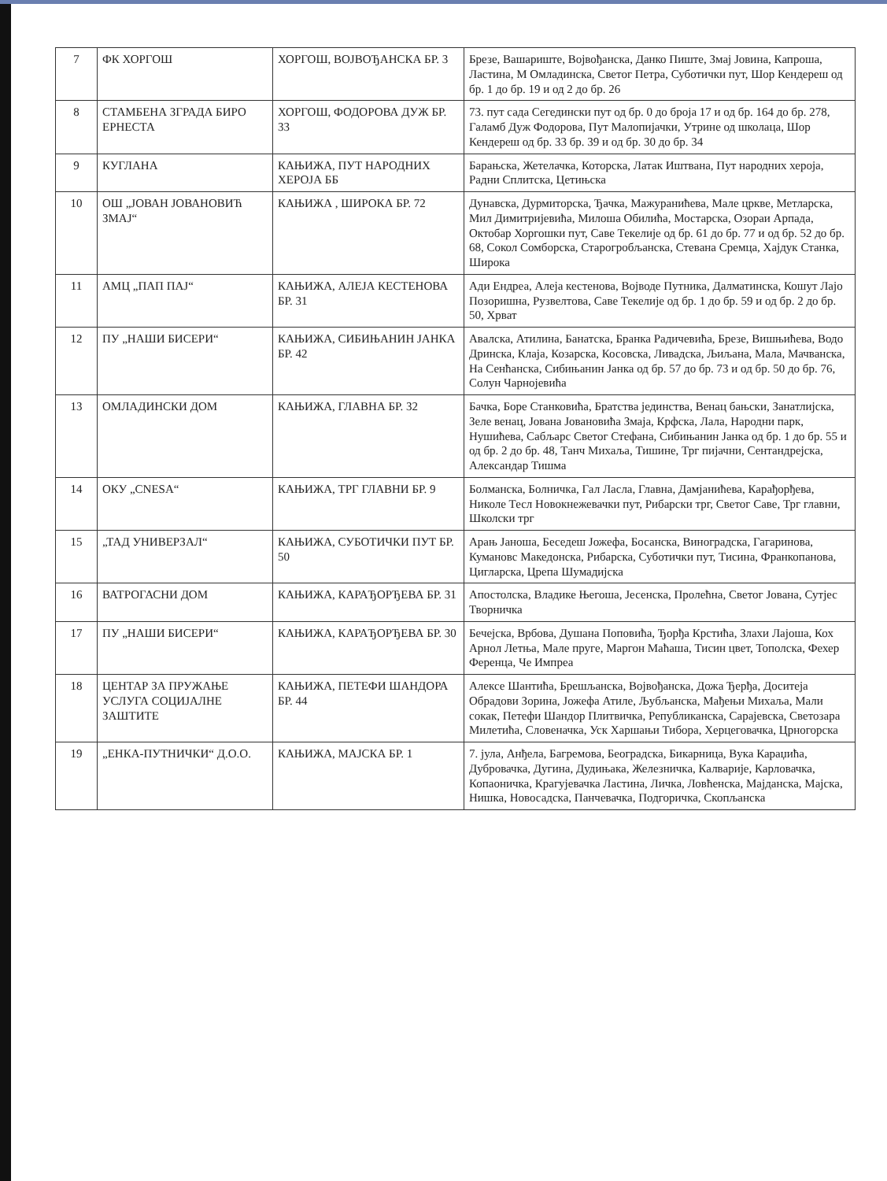| 7 | ФК ХОРГОШ | ХОРГОШ, ВОЈВОЂАНСКА БР. 3 | Брезе, Вашариште, Војвођанска, Данко Пиште, Змај Јовина, Капроша, Ластина, М Омладинска, Светог Петра, Суботички пут, Шор Кендереш од бр. 1 до бр. 19 и од 2 до бр. 26 |
| 8 | СТАМБЕНА ЗГРАДА БИРО ЕРНЕСТА | ХОРГОШ, ФОДОРОВА ДУЖ БР. 33 | 73. пут сада Сегедински пут од бр. 0 до броја 17 и од бр. 164 до бр. 278, Галамб Дуж Фодорова, Пут Малопијачки, Утрине од школаца, Шор Кендереш од бр. 33 бр. 39 и од бр. 30 до бр. 34 |
| 9 | КУГЛАНА | КАЊИЖА, ПУТ НАРОДНИХ ХЕРОЈА ББ | Барањска, Жетелачка, Которска, Латак Иштвана, Пут народних хероја, Радни Сплитска, Цетињска |
| 10 | ОШ „ЈОВАН ЈОВАНОВИЋ ЗМАЈ“ | КАЊИЖА , ШИРОКА БР. 72 | Дунавска, Дурмиторска, Ђачка, Мажуранићева, Мале цркве, Метларска, Мил Димитријевића, Милоша Обилића, Мостарска, Озораи Арпада, Октобар Хоргошки пут, Саве Текелије од бр. 61 до бр. 77 и од бр. 52 до бр. 68, Сокол Сомборска, Старогробљанска, Стевана Сремца, Хајдук Станка, Широка |
| 11 | АМЦ „ПАП ПАЈ“ | КАЊИЖА, АЛЕЈА КЕСТЕНОВА БР. 31 | Ади Ендреа, Алеја кестенова, Војводе Путника, Далматинска, Кошут Лајо Позоришна, Рузвелтова, Саве Текелије од бр. 1 до бр. 59 и од бр. 2 до бр. 50, Хрват |
| 12 | ПУ „НАШИ БИСЕРИ“ | КАЊИЖА, СИБИЊАНИН ЈАНКА БР. 42 | Авалска, Атилина, Банатска, Бранка Радичевића, Брезе, Вишњићева, Водо Дринска, Клаја, Козарска, Косовска, Ливадска, Љиљана, Мала, Мачванска, На Сенћанска, Сибињанин Јанка од бр. 57 до бр. 73 и од бр. 50 до бр. 76, Солун Чарнојевића |
| 13 | ОМЛАДИНСКИ ДОМ | КАЊИЖА, ГЛАВНА БР. 32 | Бачка, Боре Станковића, Братства јединства, Венац бањски, Занатлијска, Зеле венац, Јована Јовановића Змаја, Крфска, Лала, Народни парк, Нушићева, Сабљарс Светог Стефана, Сибињанин Јанка од бр. 1 до бр. 55 и од бр. 2 до бр. 48, Танч Михаља, Тишине, Трг пијачни, Сентандрејска, Александар Тишма |
| 14 | ОКУ „CNESA“ | КАЊИЖА, ТРГ ГЛАВНИ БР. 9 | Болманска, Болничка, Гал Ласла, Главна, Дамјанићева, Карађорђева, Николе Тесл Новокнежевачки пут, Рибарски трг, Светог Саве, Трг главни, Школски трг |
| 15 | „ТАД УНИВЕРЗАЛ“ | КАЊИЖА, СУБОТИЧКИ ПУТ БР. 50 | Арањ Јаноша, Беседеш Јожефа, Босанска, Виноградска, Гагаринова, Кумановс Македонска, Рибарска, Суботички пут, Тисина, Франкопанова, Цигларска, Црепа Шумадијска |
| 16 | ВАТРОГАСНИ ДОМ | КАЊИЖА, КАРАЂОРЂЕВА БР. 31 | Апостолска, Владике Његоша, Јесенска, Пролећна, Светог Јована, Сутјес Творничка |
| 17 | ПУ „НАШИ БИСЕРИ“ | КАЊИЖА, КАРАЂОРЂЕВА БР. 30 | Бечејска, Врбова, Душана Поповића, Ђорђа Крстића, Злахи Лајоша, Кох Арнол Летња, Мале пруге, Маргон Маћаша, Тисин цвет, Тополска, Фехер Ференца, Че Импреа |
| 18 | ЦЕНТАР ЗА ПРУЖАЊЕ УСЛУГА СОЦИЈАЛНЕ ЗАШТИТЕ | КАЊИЖА, ПЕТЕФИ ШАНДОРА БР. 44 | Алексе Шантића, Брешљанска, Војвођанска, Дожа Ђерђа, Доситеја Обрадови Зорина, Јожефа Атиле, Љубљанска, Мађењи Михаља, Мали сокак, Петефи Шандор Плитвичка, Републиканска, Сарајевска, Светозара Милетића, Словеначка, Уск Харшањи Тибора, Херцеговачка, Црногорска |
| 19 | „ЕНКА-ПУТНИЧКИ“ Д.О.О. | КАЊИЖА, МАЈСКА БР. 1 | 7. јула, Анђела, Багремова, Београдска, Бикарница, Вука Караџића, Дубровачка, Дугина, Дудињака, Железничка, Калварије, Карловачка, Копаоничка, Крагујевачка Ластина, Личка, Ловћенска, Мајданска, Мајска, Нишка, Новосадска, Панчевачка, Подгоричка, Скопљанска |